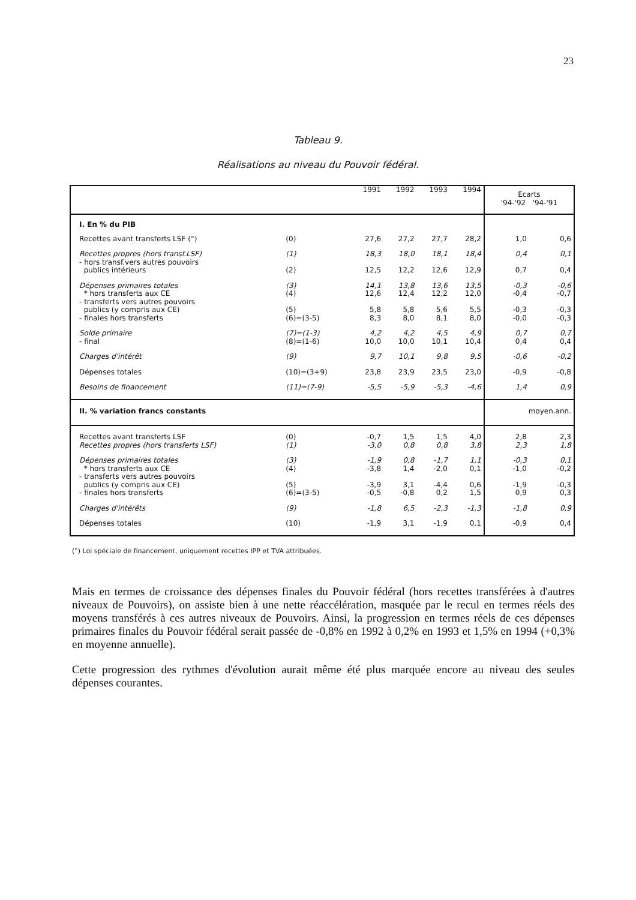23
Tableau 9.
Réalisations au niveau du Pouvoir fédéral.
| | | 1991 | 1992 | 1993 | 1994 | Ecarts '94-'92 '94-'91 | |
| --- | --- | --- | --- | --- | --- | --- | --- |
| I. En % du PIB | | | | | | | |
| Recettes avant transferts LSF (°) | (0) | 27,6 | 27,2 | 27,7 | 28,2 | 1,0 | 0,6 |
| Recettes propres (hors transf.LSF) - hors transf.vers autres pouvoirs publics intérieurs | (1) (2) | 18,3 12,5 | 18,0 12,2 | 18,1 12,6 | 18,4 12,9 | 0,4 0,7 | 0,1 0,4 |
| Dépenses primaires totales * hors transferts aux CE - transferts vers autres pouvoirs publics (y compris aux CE) - finales hors transferts | (3) (4) (5) (6)=(3-5) | 14,1 12,6 5,8 8,3 | 13,8 12,4 5,8 8,0 | 13,6 12,2 5,6 8,1 | 13,5 12,0 5,5 8,0 | -0,3 -0,4 -0,3 -0,0 | -0,6 -0,7 -0,3 -0,3 |
| Solde primaire - final | (7)=(1-3) (8)=(1-6) | 4,2 10,0 | 4,2 10,0 | 4,5 10,1 | 4,9 10,4 | 0,7 0,4 | 0,7 0,4 |
| Charges d'intérêt | (9) | 9,7 | 10,1 | 9,8 | 9,5 | -0,6 | -0,2 |
| Dépenses totales | (10)=(3+9) | 23,8 | 23,9 | 23,5 | 23,0 | -0,9 | -0,8 |
| Besoins de financement | (11)=(7-9) | -5,5 | -5,9 | -5,3 | -4,6 | 1,4 | 0,9 |
| II. % variation francs constants | | | | | | moyen.ann. | |
| Recettes avant transferts LSF Recettes propres (hors transferts LSF) | (0) (1) | -0,7 -3,0 | 1,5 0,8 | 1,5 0,8 | 4,0 3,8 | 2,8 2,3 | 2,3 1,8 |
| Dépenses primaires totales * hors transferts aux CE - transferts vers autres pouvoirs publics (y compris aux CE) - finales hors transferts | (3) (4) (5) (6)=(3-5) | -1,9 -3,8 -3,9 -0,5 | 0,8 1,4 3,1 -0,8 | -1,7 -2,0 -4,4 0,2 | 1,1 0,1 0,6 1,5 | -0,3 -1,0 -1,9 0,9 | 0,1 -0,2 -0,3 0,3 |
| Charges d'intérêts | (9) | -1,8 | 6,5 | -2,3 | -1,3 | -1,8 | 0,9 |
| Dépenses totales | (10) | -1,9 | 3,1 | -1,9 | 0,1 | -0,9 | 0,4 |
(°) Loi spéciale de financement, uniquement recettes IPP et TVA attribuées.
Mais en termes de croissance des dépenses finales du Pouvoir fédéral (hors recettes transférées à d'autres niveaux de Pouvoirs), on assiste bien à une nette réaccélération, masquée par le recul en termes réels des moyens transférés à ces autres niveaux de Pouvoirs. Ainsi, la progression en termes réels de ces dépenses primaires finales du Pouvoir fédéral serait passée de -0,8% en 1992 à 0,2% en 1993 et 1,5% en 1994 (+0,3% en moyenne annuelle).
Cette progression des rythmes d'évolution aurait même été plus marquée encore au niveau des seules dépenses courantes.